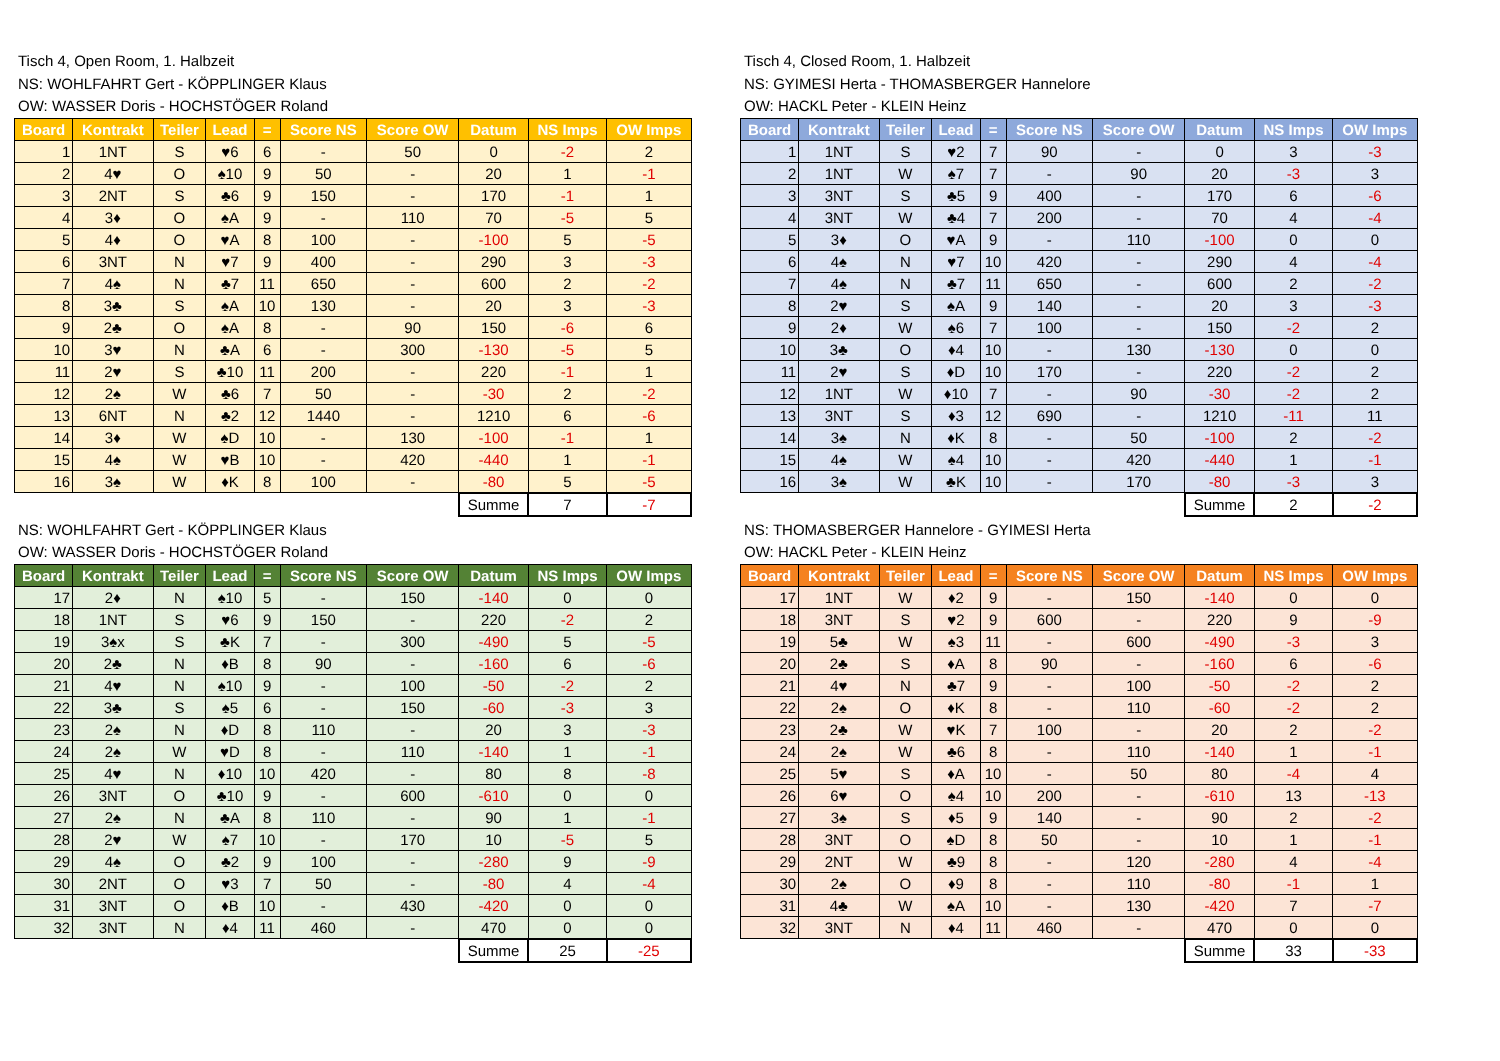Tisch 4, Open Room, 1. Halbzeit
NS: WOHLFAHRT Gert - KÖPPLINGER Klaus
OW: WASSER Doris - HOCHSTÖGER Roland
| Board | Kontrakt | Teiler | Lead | = | Score NS | Score OW | Datum | NS Imps | OW Imps |
| --- | --- | --- | --- | --- | --- | --- | --- | --- | --- |
| 1 | 1NT | S | ♥6 | 6 | - | 50 | 0 | -2 | 2 |
| 2 | 4♥ | O | ♠10 | 9 | 50 | - | 20 | 1 | -1 |
| 3 | 2NT | S | ♣6 | 9 | 150 | - | 170 | -1 | 1 |
| 4 | 3♦ | O | ♠A | 9 | - | 110 | 70 | -5 | 5 |
| 5 | 4♦ | O | ♥A | 8 | 100 | - | -100 | 5 | -5 |
| 6 | 3NT | N | ♥7 | 9 | 400 | - | 290 | 3 | -3 |
| 7 | 4♠ | N | ♣7 | 11 | 650 | - | 600 | 2 | -2 |
| 8 | 3♣ | S | ♠A | 10 | 130 | - | 20 | 3 | -3 |
| 9 | 2♣ | O | ♠A | 8 | - | 90 | 150 | -6 | 6 |
| 10 | 3♥ | N | ♣A | 6 | - | 300 | -130 | -5 | 5 |
| 11 | 2♥ | S | ♣10 | 11 | 200 | - | 220 | -1 | 1 |
| 12 | 2♠ | W | ♣6 | 7 | 50 | - | -30 | 2 | -2 |
| 13 | 6NT | N | ♣2 | 12 | 1440 | - | 1210 | 6 | -6 |
| 14 | 3♦ | W | ♠D | 10 | - | 130 | -100 | -1 | 1 |
| 15 | 4♠ | W | ♥B | 10 | - | 420 | -440 | 1 | -1 |
| 16 | 3♠ | W | ♦K | 8 | 100 | - | -80 | 5 | -5 |
| | | | | | | | Summe | 7 | -7 |
NS: WOHLFAHRT Gert - KÖPPLINGER Klaus
OW: WASSER Doris - HOCHSTÖGER Roland
| Board | Kontrakt | Teiler | Lead | = | Score NS | Score OW | Datum | NS Imps | OW Imps |
| --- | --- | --- | --- | --- | --- | --- | --- | --- | --- |
| 17 | 2♦ | N | ♠10 | 5 | - | 150 | -140 | 0 | 0 |
| 18 | 1NT | S | ♥6 | 9 | 150 | - | 220 | -2 | 2 |
| 19 | 3♠x | S | ♣K | 7 | - | 300 | -490 | 5 | -5 |
| 20 | 2♣ | N | ♦B | 8 | 90 | - | -160 | 6 | -6 |
| 21 | 4♥ | N | ♠10 | 9 | - | 100 | -50 | -2 | 2 |
| 22 | 3♣ | S | ♠5 | 6 | - | 150 | -60 | -3 | 3 |
| 23 | 2♠ | N | ♦D | 8 | 110 | - | 20 | 3 | -3 |
| 24 | 2♠ | W | ♥D | 8 | - | 110 | -140 | 1 | -1 |
| 25 | 4♥ | N | ♦10 | 10 | 420 | - | 80 | 8 | -8 |
| 26 | 3NT | O | ♣10 | 9 | - | 600 | -610 | 0 | 0 |
| 27 | 2♠ | N | ♣A | 8 | 110 | - | 90 | 1 | -1 |
| 28 | 2♥ | W | ♠7 | 10 | - | 170 | 10 | -5 | 5 |
| 29 | 4♠ | O | ♣2 | 9 | 100 | - | -280 | 9 | -9 |
| 30 | 2NT | O | ♥3 | 7 | 50 | - | -80 | 4 | -4 |
| 31 | 3NT | O | ♦B | 10 | - | 430 | -420 | 0 | 0 |
| 32 | 3NT | N | ♦4 | 11 | 460 | - | 470 | 0 | 0 |
| | | | | | | | Summe | 25 | -25 |
Tisch 4, Closed Room, 1. Halbzeit
NS: GYIMESI Herta - THOMASBERGER Hannelore
OW: HACKL Peter - KLEIN Heinz
| Board | Kontrakt | Teiler | Lead | = | Score NS | Score OW | Datum | NS Imps | OW Imps |
| --- | --- | --- | --- | --- | --- | --- | --- | --- | --- |
| 1 | 1NT | S | ♥2 | 7 | 90 | - | 0 | 3 | -3 |
| 2 | 1NT | W | ♠7 | 7 | - | 90 | 20 | -3 | 3 |
| 3 | 3NT | S | ♣5 | 9 | 400 | - | 170 | 6 | -6 |
| 4 | 3NT | W | ♣4 | 7 | 200 | - | 70 | 4 | -4 |
| 5 | 3♦ | O | ♥A | 9 | - | 110 | -100 | 0 | 0 |
| 6 | 4♠ | N | ♥7 | 10 | 420 | - | 290 | 4 | -4 |
| 7 | 4♠ | N | ♣7 | 11 | 650 | - | 600 | 2 | -2 |
| 8 | 2♥ | S | ♠A | 9 | 140 | - | 20 | 3 | -3 |
| 9 | 2♦ | W | ♠6 | 7 | 100 | - | 150 | -2 | 2 |
| 10 | 3♣ | O | ♦4 | 10 | - | 130 | -130 | 0 | 0 |
| 11 | 2♥ | S | ♦D | 10 | 170 | - | 220 | -2 | 2 |
| 12 | 1NT | W | ♦10 | 7 | - | 90 | -30 | -2 | 2 |
| 13 | 3NT | S | ♦3 | 12 | 690 | - | 1210 | -11 | 11 |
| 14 | 3♠ | N | ♦K | 8 | - | 50 | -100 | 2 | -2 |
| 15 | 4♠ | W | ♠4 | 10 | - | 420 | -440 | 1 | -1 |
| 16 | 3♠ | W | ♣K | 10 | - | 170 | -80 | -3 | 3 |
| | | | | | | | Summe | 2 | -2 |
NS: THOMASBERGER Hannelore - GYIMESI Herta
OW: HACKL Peter - KLEIN Heinz
| Board | Kontrakt | Teiler | Lead | = | Score NS | Score OW | Datum | NS Imps | OW Imps |
| --- | --- | --- | --- | --- | --- | --- | --- | --- | --- |
| 17 | 1NT | W | ♦2 | 9 | - | 150 | -140 | 0 | 0 |
| 18 | 3NT | S | ♥2 | 9 | 600 | - | 220 | 9 | -9 |
| 19 | 5♣ | W | ♠3 | 11 | - | 600 | -490 | -3 | 3 |
| 20 | 2♣ | S | ♦A | 8 | 90 | - | -160 | 6 | -6 |
| 21 | 4♥ | N | ♣7 | 9 | - | 100 | -50 | -2 | 2 |
| 22 | 2♠ | O | ♦K | 8 | - | 110 | -60 | -2 | 2 |
| 23 | 2♣ | W | ♥K | 7 | 100 | - | 20 | 2 | -2 |
| 24 | 2♠ | W | ♣6 | 8 | - | 110 | -140 | 1 | -1 |
| 25 | 5♥ | S | ♦A | 10 | - | 50 | 80 | -4 | 4 |
| 26 | 6♥ | O | ♠4 | 10 | 200 | - | -610 | 13 | -13 |
| 27 | 3♠ | S | ♦5 | 9 | 140 | - | 90 | 2 | -2 |
| 28 | 3NT | O | ♠D | 8 | 50 | - | 10 | 1 | -1 |
| 29 | 2NT | W | ♣9 | 8 | - | 120 | -280 | 4 | -4 |
| 30 | 2♠ | O | ♦9 | 8 | - | 110 | -80 | -1 | 1 |
| 31 | 4♣ | W | ♠A | 10 | - | 130 | -420 | 7 | -7 |
| 32 | 3NT | N | ♦4 | 11 | 460 | - | 470 | 0 | 0 |
| | | | | | | | Summe | 33 | -33 |